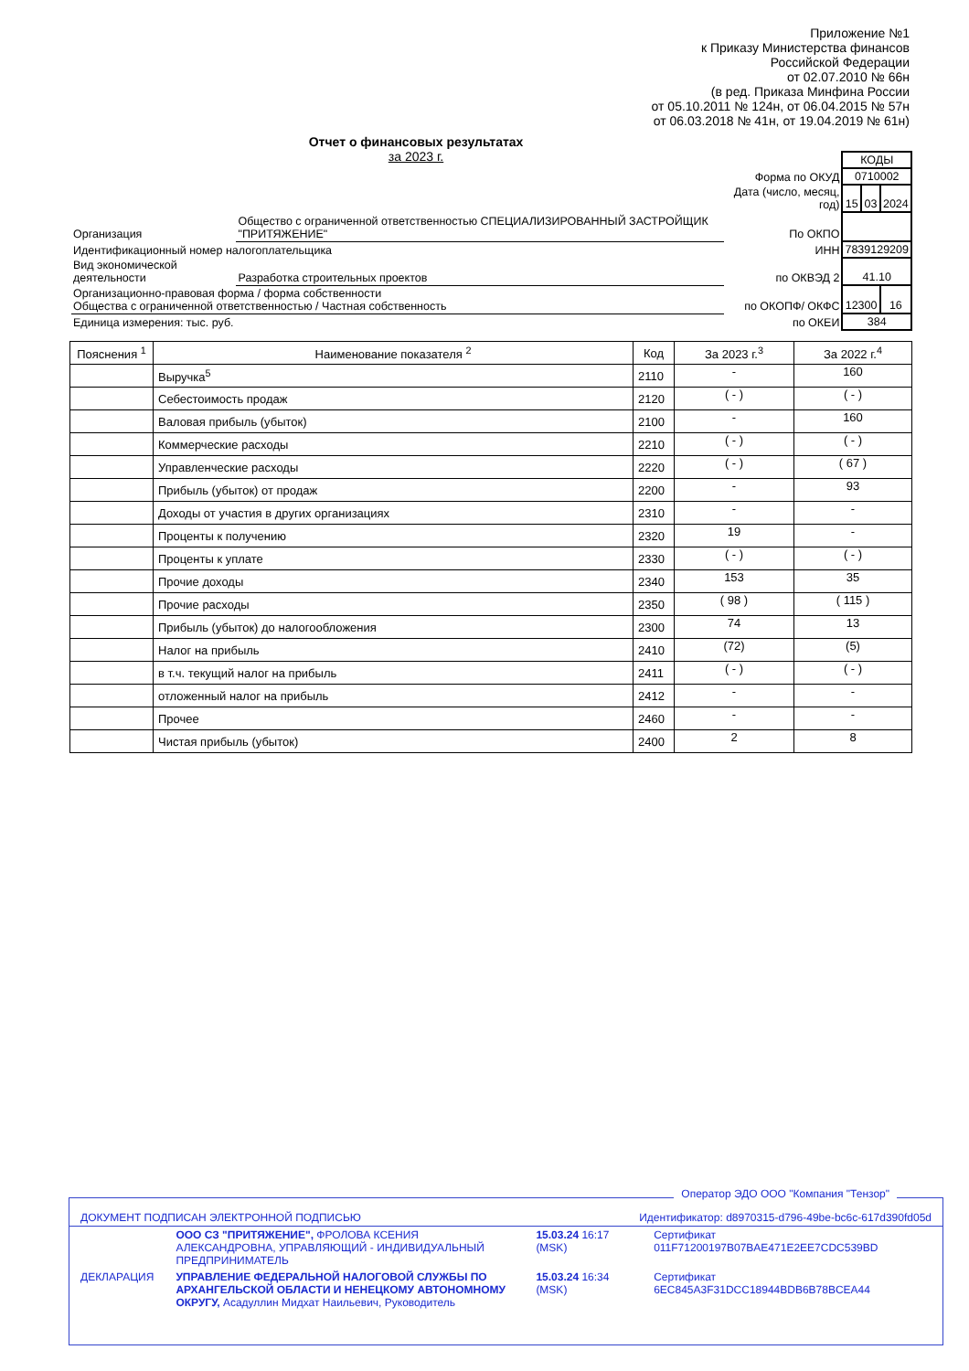Приложение №1
к Приказу Министерства финансов
Российской Федерации
от 02.07.2010 № 66н
(в ред. Приказа Минфина России
от 05.10.2011 № 124н, от 06.04.2015 № 57н
от 06.03.2018 № 41н, от 19.04.2019 № 61н)
Отчет о финансовых результатах
за 2023 г.
| | | | КОДЫ | | |
| | | Форма по ОКУД | 0710002 | | |
| | | Дата (число, месяц, год) | 15 | 03 | 2024 |
| Организация | Общество с ограниченной ответственностью СПЕЦИАЛИЗИРОВАННЫЙ ЗАСТРОЙЩИК "ПРИТЯЖЕНИЕ" | По ОКПО | | | |
| Идентификационный номер налогоплательщика | | ИНН | 7839129209 | | |
| Вид экономической деятельности | Разработка строительных проектов | по ОКВЭД 2 | 41.10 | | |
| Организационно-правовая форма / форма собственности Общества с ограниченной ответственностью / Частная собственность | | по ОКОПФ/ ОКФС | 12300 | | 16 |
| Единица измерения: тыс. руб. | | по ОКЕИ | 384 | | |
| Пояснения <sup>1</sup> | Наименование показателя <sup>2</sup> | Код | За 2023 г.<sup>3</sup> | За 2022 г.<sup>4</sup> |
| --- | --- | --- | --- | --- |
| | Выручка<sup>5</sup> | 2110 | - | 160 |
| | Себестоимость продаж | 2120 | ( - ) | ( - ) |
| | Валовая прибыль (убыток) | 2100 | - | 160 |
| | Коммерческие расходы | 2210 | ( - ) | ( - ) |
| | Управленческие расходы | 2220 | ( - ) | ( 67 ) |
| | Прибыль (убыток) от продаж | 2200 | - | 93 |
| | Доходы от участия в других организациях | 2310 | - | - |
| | Проценты к получению | 2320 | 19 | - |
| | Проценты к уплате | 2330 | ( - ) | ( - ) |
| | Прочие доходы | 2340 | 153 | 35 |
| | Прочие расходы | 2350 | ( 98 ) | ( 115 ) |
| | Прибыль (убыток) до налогообложения | 2300 | 74 | 13 |
| | Налог на прибыль | 2410 | (72) | (5) |
| | в т.ч. текущий налог на прибыль | 2411 | ( - ) | ( - ) |
| | отложенный налог на прибыль | 2412 | - | - |
| | Прочее | 2460 | - | - |
| | Чистая прибыль (убыток) | 2400 | 2 | 8 |
Оператор ЭДО ООО "Компания "Тензор"
| ДОКУМЕНТ ПОДПИСАН ЭЛЕКТРОННОЙ ПОДПИСЬЮ | | Идентификатор: d8970315-d796-49be-bc6c-617d390fd05d | |
| | ООО СЗ "ПРИТЯЖЕНИЕ", ФРОЛОВА КСЕНИЯ АЛЕКСАНДРОВНА, УПРАВЛЯЮЩИЙ - ИНДИВИДУАЛЬНЫЙ ПРЕДПРИНИМАТЕЛЬ | 15.03.24 16:17 (MSK) | Сертификат 011F71200197B07BAE471E2EE7CDC539BD |
| ДЕКЛАРАЦИЯ | УПРАВЛЕНИЕ ФЕДЕРАЛЬНОЙ НАЛОГОВОЙ СЛУЖБЫ ПО АРХАНГЕЛЬСКОЙ ОБЛАСТИ И НЕНЕЦКОМУ АВТОНОМНОМУ ОКРУГУ, Асадуллин Мидхат Наильевич, Руководитель | 15.03.24 16:34 (MSK) | Сертификат 6EC845A3F31DCC18944BDB6B78BCEA44 |